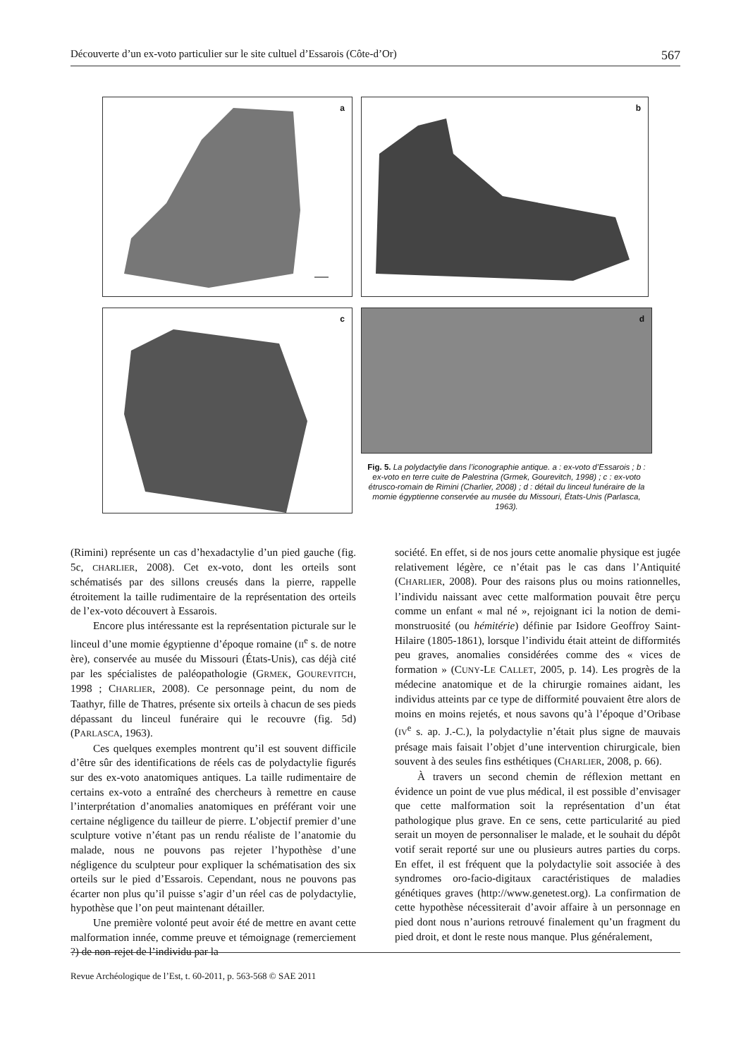Découverte d’un ex-voto particulier sur le site cultuel d’Essarois (Côte-d’Or) 567
a
b
c
d
Fig. 5. La polydactylie dans l’iconographie antique. a : ex-voto d’Essarois ; b : ex-voto en terre cuite de Palestrina (Grmek, Gourevitch, 1998) ; c : ex-voto étrusco-romain de Rimini (Charlier, 2008) ; d : détail du linceul funéraire de la momie égyptienne conservée au musée du Missouri, États-Unis (Parlasca, 1963).
(Rimini) représente un cas d’hexadactylie d’un pied gauche (fig. 5c, CHARLIER, 2008). Cet ex-voto, dont les orteils sont schématisés par des sillons creusés dans la pierre, rappelle étroitement la taille rudimentaire de la représentation des orteils de l’ex-voto découvert à Essarois.
Encore plus intéressante est la représentation picturale sur le linceul d’une momie égyptienne d’époque romaine (II<sup>e</sup> s. de notre ère), conservée au musée du Missouri (États-Unis), cas déjà cité par les spécialistes de paléopathologie (GRMEK, GOUREVITCH, 1998 ; CHARLIER, 2008). Ce personnage peint, du nom de Taathyr, fille de Thatres, présente six orteils à chacun de ses pieds dépassant du linceul funéraire qui le recouvre (fig. 5d) (PARLASCA, 1963).
Ces quelques exemples montrent qu’il est souvent difficile d’être sûr des identifications de réels cas de polydactylie figurés sur des ex-voto anatomiques antiques. La taille rudimentaire de certains ex-voto a entraîné des chercheurs à remettre en cause l’interprétation d’anomalies anatomiques en préférant voir une certaine négligence du tailleur de pierre. L’objectif premier d’une sculpture votive n’étant pas un rendu réaliste de l’anatomie du malade, nous ne pouvons pas rejeter l’hypothèse d’une négligence du sculpteur pour expliquer la schématisation des six orteils sur le pied d’Essarois. Cependant, nous ne pouvons pas écarter non plus qu’il puisse s’agir d’un réel cas de polydactylie, hypothèse que l’on peut maintenant détailler.
Une première volonté peut avoir été de mettre en avant cette malformation innée, comme preuve et témoignage (remerciement ?) de non-rejet de l’individu par la
société. En effet, si de nos jours cette anomalie physique est jugée relativement légère, ce n’était pas le cas dans l’Antiquité (CHARLIER, 2008). Pour des raisons plus ou moins rationnelles, l’individu naissant avec cette malformation pouvait être perçu comme un enfant « mal né », rejoignant ici la notion de demi-monstruosité (ou hémitérie) définie par Isidore Geoffroy Saint-Hilaire (1805-1861), lorsque l’individu était atteint de difformités peu graves, anomalies considérées comme des « vices de formation » (CUNY-LE CALLET, 2005, p. 14). Les progrès de la médecine anatomique et de la chirurgie romaines aidant, les individus atteints par ce type de difformité pouvaient être alors de moins en moins rejetés, et nous savons qu’à l’époque d’Oribase (IV<sup>e</sup> s. ap. J.-C.), la polydactylie n’était plus signe de mauvais présage mais faisait l’objet d’une intervention chirurgicale, bien souvent à des seules fins esthétiques (CHARLIER, 2008, p. 66).
À travers un second chemin de réflexion mettant en évidence un point de vue plus médical, il est possible d’envisager que cette malformation soit la représentation d’un état pathologique plus grave. En ce sens, cette particularité au pied serait un moyen de personnaliser le malade, et le souhait du dépôt votif serait reporté sur une ou plusieurs autres parties du corps. En effet, il est fréquent que la polydactylie soit associée à des syndromes oro-facio-digitaux caractéristiques de maladies génétiques graves (http://www.genetest.org). La confirmation de cette hypothèse nécessiterait d’avoir affaire à un personnage en pied dont nous n’aurions retrouvé finalement qu’un fragment du pied droit, et dont le reste nous manque. Plus généralement,
Revue Archéologique de l’Est, t. 60-2011, p. 563-568 © SAE 2011